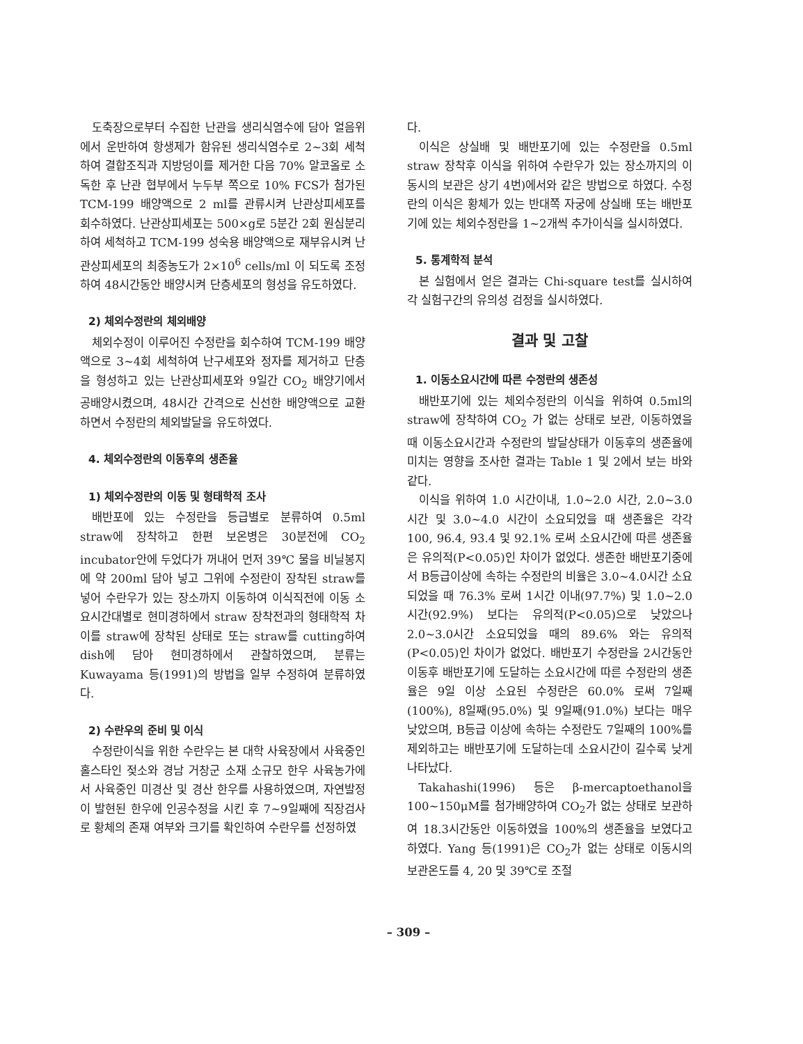도축장으로부터 수집한 난관을 생리식염수에 담아 얼음위에서 운반하여 항생제가 함유된 생리식염수로 2~3회 세척하여 결합조직과 지방덩이를 제거한 다음 70% 알코올로 소독한 후 난관 협부에서 누두부 쪽으로 10% FCS가 첨가된 TCM-199 배양액으로 2 ml를 관류시켜 난관상피세포를 회수하였다. 난관상피세포는 500×g로 5분간 2회 원심분리하여 세척하고 TCM-199 성숙용 배양액으로 재부유시켜 난관상피세포의 최종농도가 2×10<sup>6</sup> cells/ml 이 되도록 조정하여 48시간동안 배양시켜 단층세포의 형성을 유도하였다.
2) 체외수정란의 체외배양
체외수정이 이루어진 수정란을 회수하여 TCM-199 배양액으로 3~4회 세척하여 난구세포와 정자를 제거하고 단층을 형성하고 있는 난관상피세포와 9일간 CO<sub>2</sub> 배양기에서 공배양시켰으며, 48시간 간격으로 신선한 배양액으로 교환하면서 수정란의 체외발달을 유도하였다.
4. 체외수정란의 이동후의 생존율
1) 체외수정란의 이동 및 형태학적 조사
배반포에 있는 수정란을 등급별로 분류하여 0.5ml straw에 장착하고 한편 보온병은 30분전에 CO<sub>2</sub> incubator안에 두었다가 꺼내어 먼저 39℃ 물을 비닐봉지에 약 200ml 담아 넣고 그위에 수정란이 장착된 straw를 넣어 수란우가 있는 장소까지 이동하여 이식직전에 이동 소요시간대별로 현미경하에서 straw 장착전과의 형태학적 차이를 straw에 장착된 상태로 또는 straw를 cutting하여 dish에 담아 현미경하에서 관찰하였으며, 분류는 Kuwayama 등(1991)의 방법을 일부 수정하여 분류하였다.
2) 수란우의 준비 및 이식
수정란이식을 위한 수란우는 본 대학 사육장에서 사육중인 홀스타인 젖소와 경남 거창군 소재 소규모 한우 사육농가에서 사육중인 미경산 및 경산 한우를 사용하였으며, 자연발정이 발현된 한우에 인공수정을 시킨 후 7~9일째에 직장검사로 황체의 존재 여부와 크기를 확인하여 수란우를 선정하였
다.
이식은 상실배 및 배반포기에 있는 수정란을 0.5ml straw 장착후 이식을 위하여 수란우가 있는 장소까지의 이동시의 보관은 상기 4번)에서와 같은 방법으로 하였다. 수정란의 이식은 황체가 있는 반대쪽 자궁에 상실배 또는 배반포기에 있는 체외수정란을 1~2개씩 추가이식을 실시하였다.
5. 통계학적 분석
본 실험에서 얻은 결과는 Chi-square test를 실시하여 각 실험구간의 유의성 검정을 실시하였다.
결과 및 고찰
1. 이동소요시간에 따른 수정란의 생존성
배반포기에 있는 체외수정란의 이식을 위하여 0.5ml의 straw에 장착하여 CO<sub>2</sub> 가 없는 상태로 보관, 이동하였을 때 이동소요시간과 수정란의 발달상태가 이동후의 생존율에 미치는 영향을 조사한 결과는 Table 1 및 2에서 보는 바와 같다.
이식을 위하여 1.0 시간이내, 1.0~2.0 시간, 2.0~3.0 시간 및 3.0~4.0 시간이 소요되었을 때 생존율은 각각 100, 96.4, 93.4 및 92.1% 로써 소요시간에 따른 생존율은 유의적(P<0.05)인 차이가 없었다. 생존한 배반포기중에서 B등급이상에 속하는 수정란의 비율은 3.0~4.0시간 소요되었을 때 76.3% 로써 1시간 이내(97.7%) 및 1.0~2.0시간(92.9%) 보다는 유의적(P<0.05)으로 낮았으나 2.0~3.0시간 소요되었을 때의 89.6% 와는 유의적(P<0.05)인 차이가 없었다. 배반포기 수정란을 2시간동안 이동후 배반포기에 도달하는 소요시간에 따른 수정란의 생존율은 9일 이상 소요된 수정란은 60.0% 로써 7일째(100%), 8일째(95.0%) 및 9일째(91.0%) 보다는 매우 낮았으며, B등급 이상에 속하는 수정란도 7일째의 100%를 제외하고는 배반포기에 도달하는데 소요시간이 길수록 낮게 나타났다.
Takahashi(1996) 등은 β-mercaptoethanol을 100~150μM를 첨가배양하여 CO<sub>2</sub>가 없는 상태로 보관하여 18.3시간동안 이동하였을 100%의 생존율을 보였다고 하였다. Yang 등(1991)은 CO<sub>2</sub>가 없는 상태로 이동시의 보관온도를 4, 20 및 39℃로 조절
– 309 –